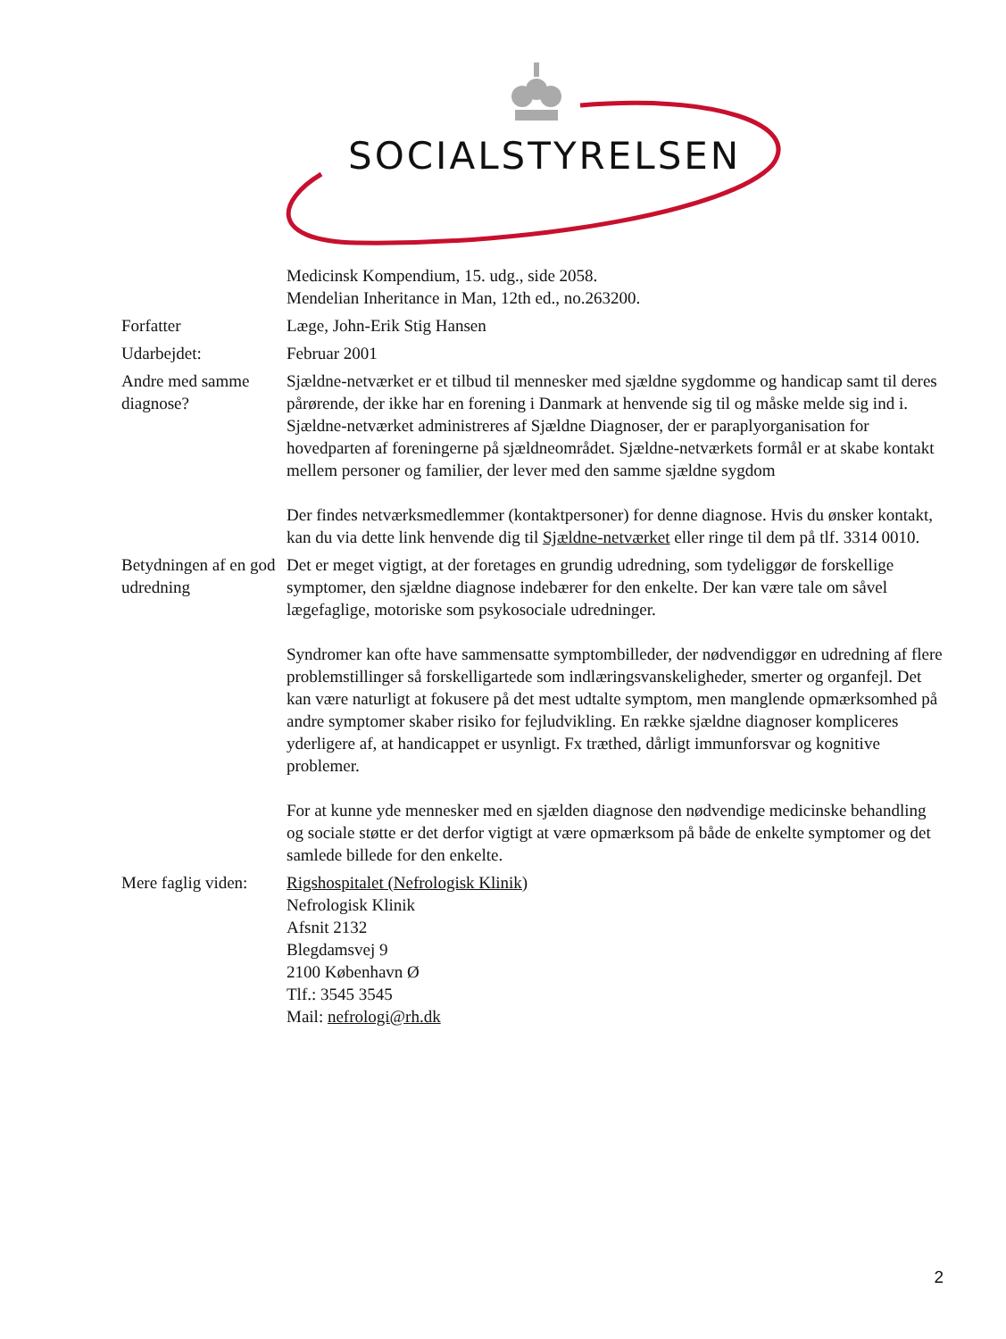SOCIALSTYRELSEN
| | Medicinsk Kompendium, 15. udg., side 2058. Mendelian Inheritance in Man, 12th ed., no.263200. |
| Forfatter | Læge, John-Erik Stig Hansen |
| Udarbejdet: | Februar 2001 |
| Andre med samme diagnose? | Sjældne-netværket er et tilbud til mennesker med sjældne sygdomme og handicap samt til deres pårørende, der ikke har en forening i Danmark at henvende sig til og måske melde sig ind i. Sjældne-netværket administreres af Sjældne Diagnoser, der er paraplyorganisation for hovedparten af foreningerne på sjældneområdet. Sjældne-netværkets formål er at skabe kontakt mellem personer og familier, der lever med den samme sjældne sygdom Der findes netværksmedlemmer (kontaktpersoner) for denne diagnose. Hvis du ønsker kontakt, kan du via dette link henvende dig til Sjældne-netværket eller ringe til dem på tlf. 3314 0010. |
| Betydningen af en god udredning | Det er meget vigtigt, at der foretages en grundig udredning, som tydeliggør de forskellige symptomer, den sjældne diagnose indebærer for den enkelte. Der kan være tale om såvel lægefaglige, motoriske som psykosociale udredninger. Syndromer kan ofte have sammensatte symptombilleder, der nødvendiggør en udredning af flere problemstillinger så forskelligartede som indlæringsvanskeligheder, smerter og organfejl. Det kan være naturligt at fokusere på det mest udtalte symptom, men manglende opmærksomhed på andre symptomer skaber risiko for fejludvikling. En række sjældne diagnoser kompliceres yderligere af, at handicappet er usynligt. Fx træthed, dårligt immunforsvar og kognitive problemer. For at kunne yde mennesker med en sjælden diagnose den nødvendige medicinske behandling og sociale støtte er det derfor vigtigt at være opmærksom på både de enkelte symptomer og det samlede billede for den enkelte. |
| Mere faglig viden: | Rigshospitalet (Nefrologisk Klinik) Nefrologisk Klinik Afsnit 2132 Blegdamsvej 9 2100 København Ø Tlf.: 3545 3545 Mail: nefrologi@rh.dk |
2